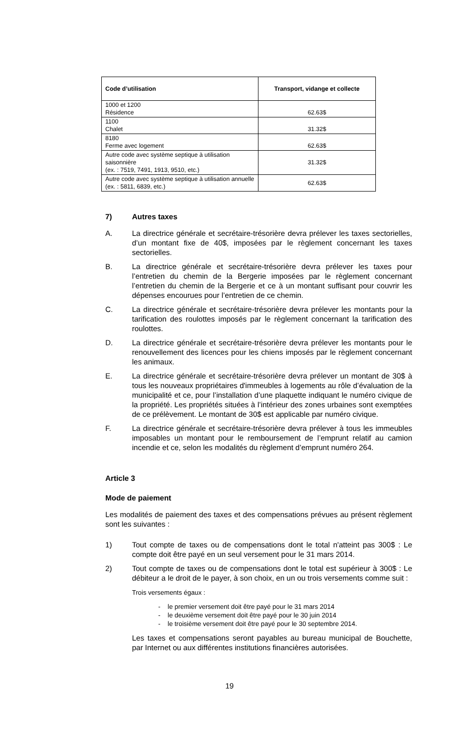| Code d’utilisation | Transport, vidange et collecte |
| --- | --- |
| 1000 et 1200 Résidence | 62.63$ |
| 1100 Chalet | 31.32$ |
| 8180 Ferme avec logement | 62.63$ |
| Autre code avec système septique à utilisation saisonnière (ex. : 7519, 7491, 1913, 9510, etc.) | 31.32$ |
| Autre code avec système septique à utilisation annuelle (ex. : 5811, 6839, etc.) | 62.63$ |
7) Autres taxes
A. La directrice générale et secrétaire-trésorière devra prélever les taxes sectorielles, d’un montant fixe de 40$, imposées par le règlement concernant les taxes sectorielles.
B. La directrice générale et secrétaire-trésorière devra prélever les taxes pour l’entretien du chemin de la Bergerie imposées par le règlement concernant l’entretien du chemin de la Bergerie et ce à un montant suffisant pour couvrir les dépenses encourues pour l’entretien de ce chemin.
C. La directrice générale et secrétaire-trésorière devra prélever les montants pour la tarification des roulottes imposés par le règlement concernant la tarification des roulottes.
D. La directrice générale et secrétaire-trésorière devra prélever les montants pour le renouvellement des licences pour les chiens imposés par le règlement concernant les animaux.
E. La directrice générale et secrétaire-trésorière devra prélever un montant de 30$ à tous les nouveaux propriétaires d'immeubles à logements au rôle d’évaluation de la municipalité et ce, pour l’installation d’une plaquette indiquant le numéro civique de la propriété. Les propriétés situées à l’intérieur des zones urbaines sont exemptées de ce prélèvement. Le montant de 30$ est applicable par numéro civique.
F. La directrice générale et secrétaire-trésorière devra prélever à tous les immeubles imposables un montant pour le remboursement de l’emprunt relatif au camion incendie et ce, selon les modalités du règlement d’emprunt numéro 264.
Article 3
Mode de paiement
Les modalités de paiement des taxes et des compensations prévues au présent règlement sont les suivantes :
1) Tout compte de taxes ou de compensations dont le total n'atteint pas 300$ : Le compte doit être payé en un seul versement pour le 31 mars 2014.
2) Tout compte de taxes ou de compensations dont le total est supérieur à 300$ : Le débiteur a le droit de le payer, à son choix, en un ou trois versements comme suit :
Trois versements égaux :
- le premier versement doit être payé pour le 31 mars 2014
- le deuxième versement doit être payé pour le 30 juin 2014
- le troisième versement doit être payé pour le 30 septembre 2014.
Les taxes et compensations seront payables au bureau municipal de Bouchette, par Internet ou aux différentes institutions financières autorisées.
19